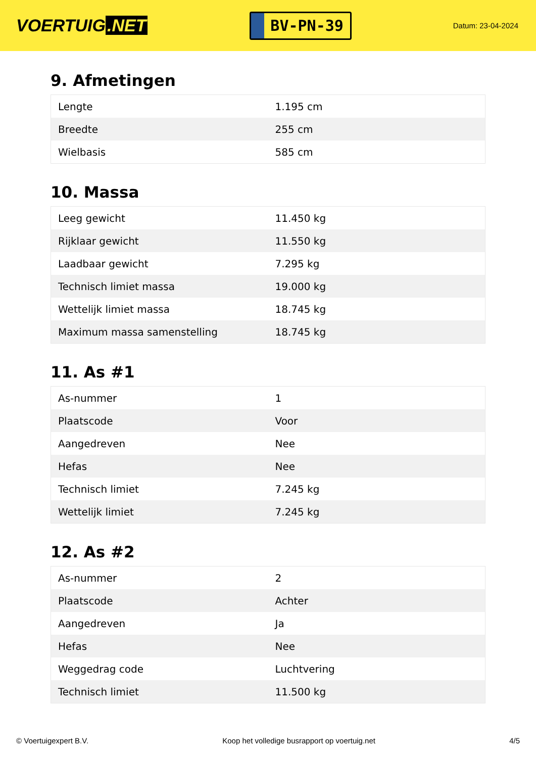VOERTUIG.NET
BV-PN-39
Datum: 23-04-2024
9. Afmetingen
| Lengte | 1.195 cm |
| Breedte | 255 cm |
| Wielbasis | 585 cm |
10. Massa
| Leeg gewicht | 11.450 kg |
| Rijklaar gewicht | 11.550 kg |
| Laadbaar gewicht | 7.295 kg |
| Technisch limiet massa | 19.000 kg |
| Wettelijk limiet massa | 18.745 kg |
| Maximum massa samenstelling | 18.745 kg |
11. As #1
| As-nummer | 1 |
| Plaatscode | Voor |
| Aangedreven | Nee |
| Hefas | Nee |
| Technisch limiet | 7.245 kg |
| Wettelijk limiet | 7.245 kg |
12. As #2
| As-nummer | 2 |
| Plaatscode | Achter |
| Aangedreven | Ja |
| Hefas | Nee |
| Weggedrag code | Luchtvering |
| Technisch limiet | 11.500 kg |
© Voertuigexpert B.V. Koop het volledige busrapport op voertuig.net 4/5